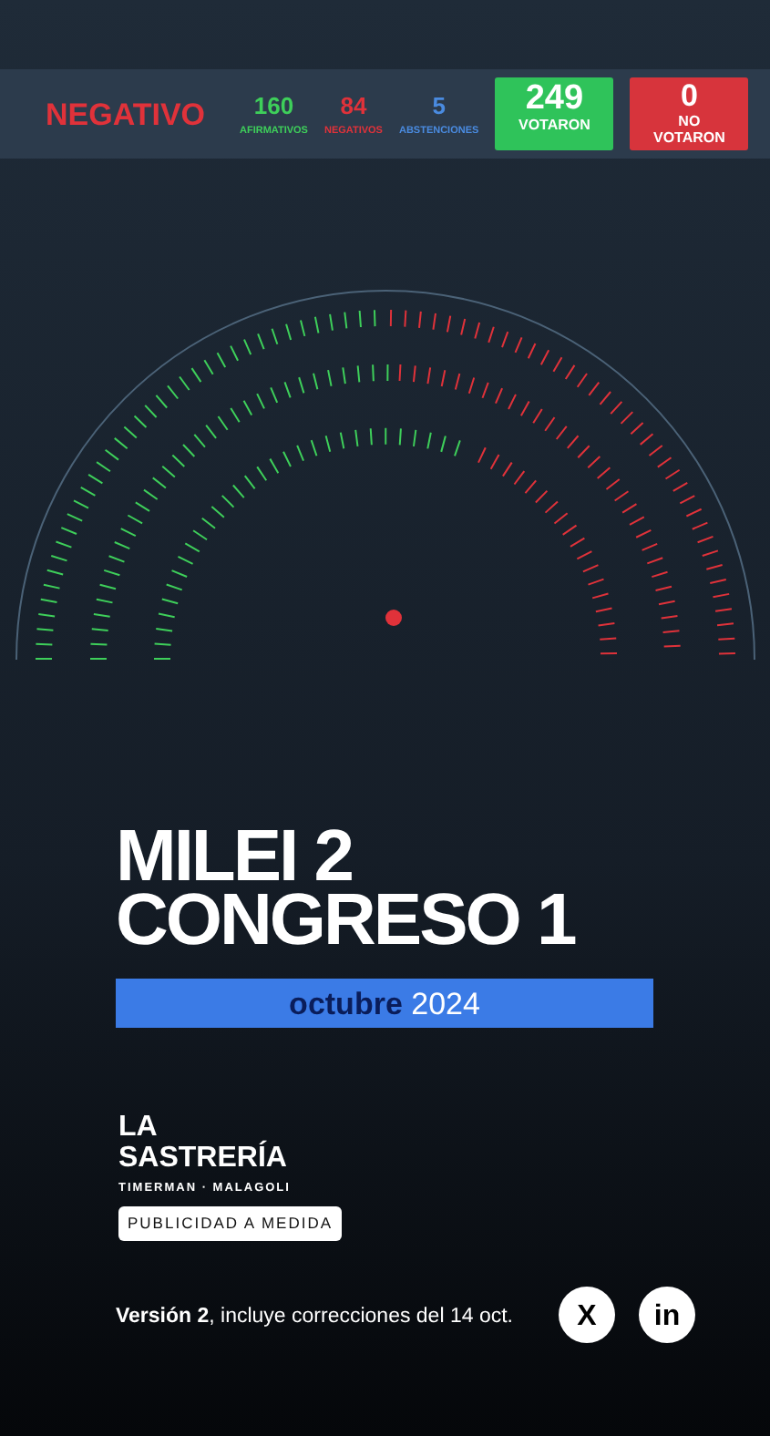NEGATIVO
160
AFIRMATIVOS
84
NEGATIVOS
5
ABSTENCIONES
249
VOTARON
0
NO
VOTARON
MILEI 2
CONGRESO 1
octubre 2024
LA
SASTRERÍA
TIMERMAN · MALAGOLI
PUBLICIDAD A MEDIDA
Versión 2, incluye correcciones del 14 oct.
X in